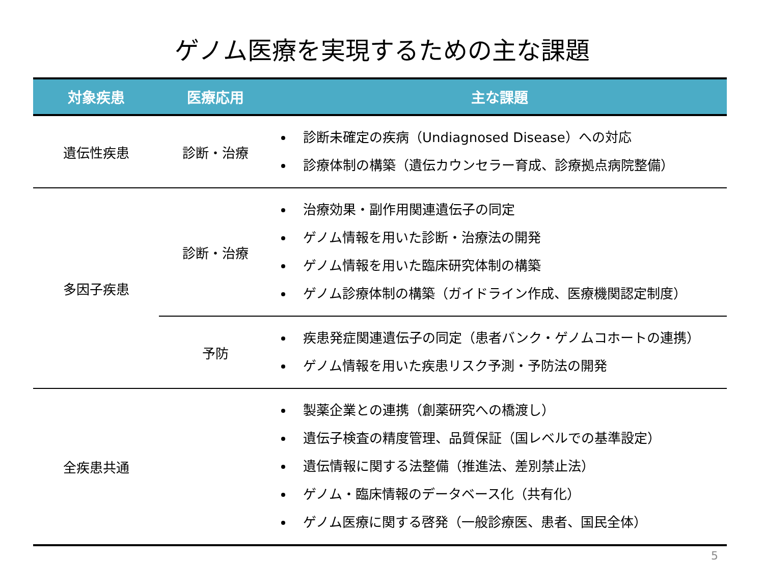ゲノム医療を実現するための主な課題
| 対象疾患 | 医療応用 | 主な課題 |
| --- | --- | --- |
| 遺伝性疾患 | 診断・治療 | 診断未確定の疾病（Undiagnosed Disease）への対応 診療体制の構築（遺伝カウンセラー育成、診療拠点病院整備） |
| 多因子疾患 | 診断・治療 | 治療効果・副作用関連遺伝子の同定 ゲノム情報を用いた診断・治療法の開発 ゲノム情報を用いた臨床研究体制の構築 ゲノム診療体制の構築（ガイドライン作成、医療機関認定制度） |
| | 予防 | 疾患発症関連遺伝子の同定（患者バンク・ゲノムコホートの連携） ゲノム情報を用いた疾患リスク予測・予防法の開発 |
| 全疾患共通 | | 製薬企業との連携（創薬研究への橋渡し） 遺伝子検査の精度管理、品質保証（国レベルでの基準設定） 遺伝情報に関する法整備（推進法、差別禁止法） ゲノム・臨床情報のデータベース化（共有化） ゲノム医療に関する啓発（一般診療医、患者、国民全体） |
5